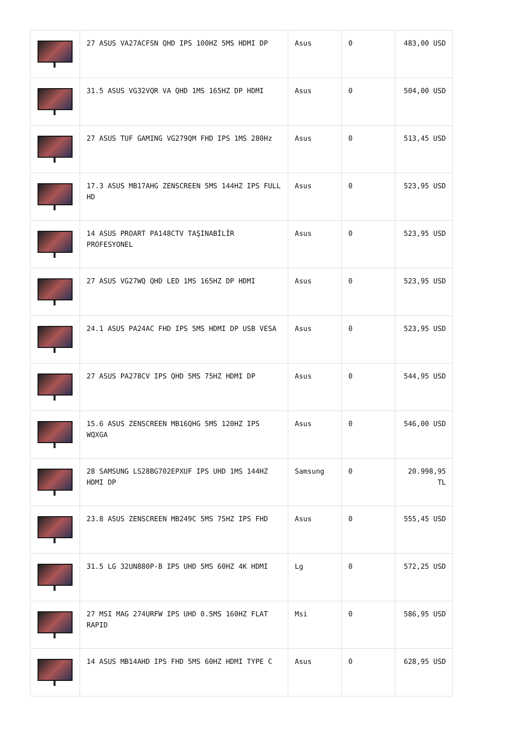| | 27 ASUS VA27ACFSN QHD IPS 100HZ 5MS HDMI DP | Asus | 0 | 483,00 USD |
| | 31.5 ASUS VG32VQR VA QHD 1MS 165HZ DP HDMI | Asus | 0 | 504,00 USD |
| | 27 ASUS TUF GAMING VG279QM FHD IPS 1MS 280Hz | Asus | 0 | 513,45 USD |
| | 17.3 ASUS MB17AHG ZENSCREEN 5MS 144HZ IPS FULL HD | Asus | 0 | 523,95 USD |
| | 14 ASUS PROART PA148CTV TAŞINABİLİR PROFESYONEL | Asus | 0 | 523,95 USD |
| | 27 ASUS VG27WQ QHD LED 1MS 165HZ DP HDMI | Asus | 0 | 523,95 USD |
| | 24.1 ASUS PA24AC FHD IPS 5MS HDMI DP USB VESA | Asus | 0 | 523,95 USD |
| | 27 ASUS PA278CV IPS QHD 5MS 75HZ HDMI DP | Asus | 0 | 544,95 USD |
| | 15.6 ASUS ZENSCREEN MB16QHG 5MS 120HZ IPS WQXGA | Asus | 0 | 546,00 USD |
| | 28 SAMSUNG LS28BG702EPXUF IPS UHD 1MS 144HZ HDMI DP | Samsung | 0 | 20.998,95 TL |
| | 23.8 ASUS ZENSCREEN MB249C 5MS 75HZ IPS FHD | Asus | 0 | 555,45 USD |
| | 31.5 LG 32UN880P-B IPS UHD 5MS 60HZ 4K HDMI | Lg | 0 | 572,25 USD |
| | 27 MSI MAG 274URFW IPS UHD 0.5MS 160HZ FLAT RAPID | Msi | 0 | 586,95 USD |
| | 14 ASUS MB14AHD IPS FHD 5MS 60HZ HDMI TYPE C | Asus | 0 | 628,95 USD |